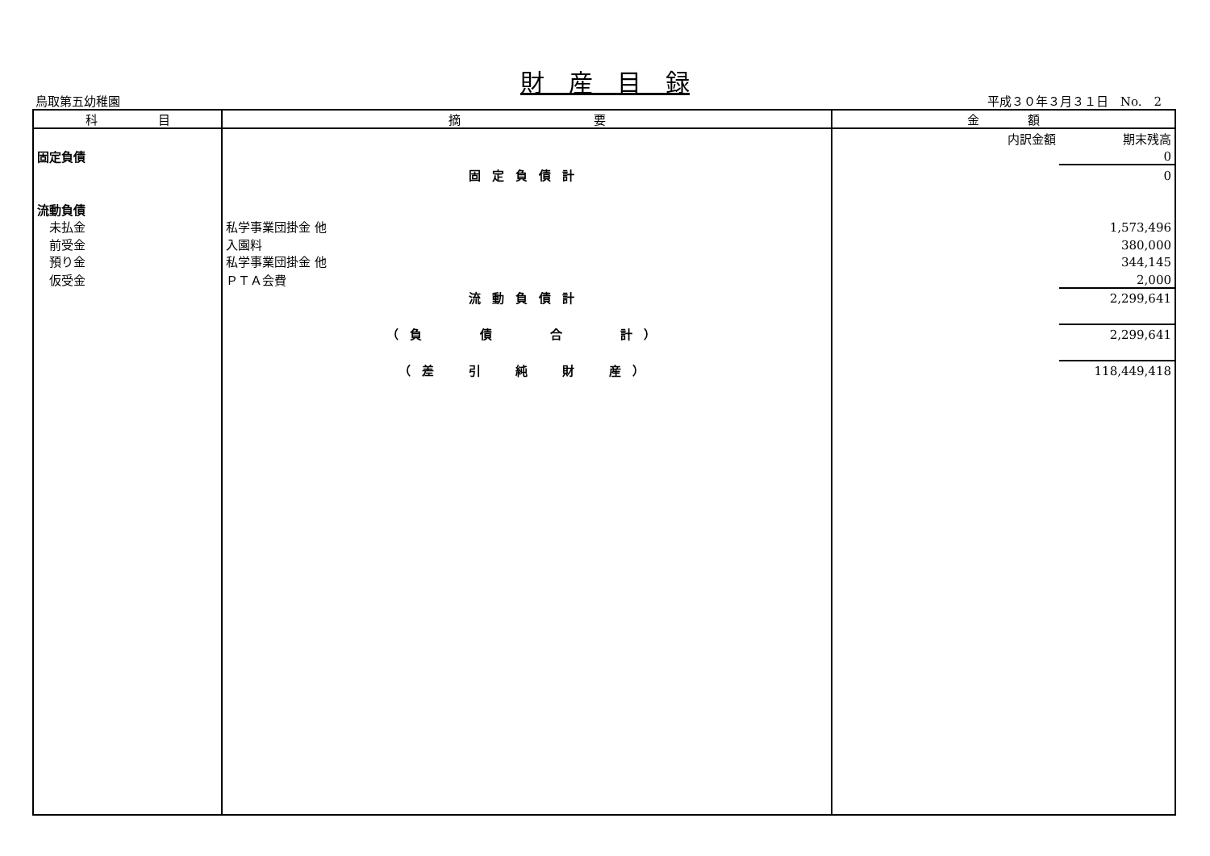財　産　目　録
鳥取第五幼稚園 平成３０年３月３１日　No.　2
| 科 目 | 摘 要 | 金 額 | |
| --- | --- | --- | --- |
| | | 内訳金額 | 期末残高 |
| 固定負債 | | | 0 |
| | 固定負債計 | | 0 |
| 流動負債 | | | |
| 未払金 | 私学事業団掛金 他 | | 1,573,496 |
| 前受金 | 入園料 | | 380,000 |
| 預り金 | 私学事業団掛金 他 | | 344,145 |
| 仮受金 | ＰＴＡ会費 | | 2,000 |
| | 流動負債計 | | 2,299,641 |
| | （負 債 合 計） | | 2,299,641 |
| | （差 引 純 財 産） | | 118,449,418 |